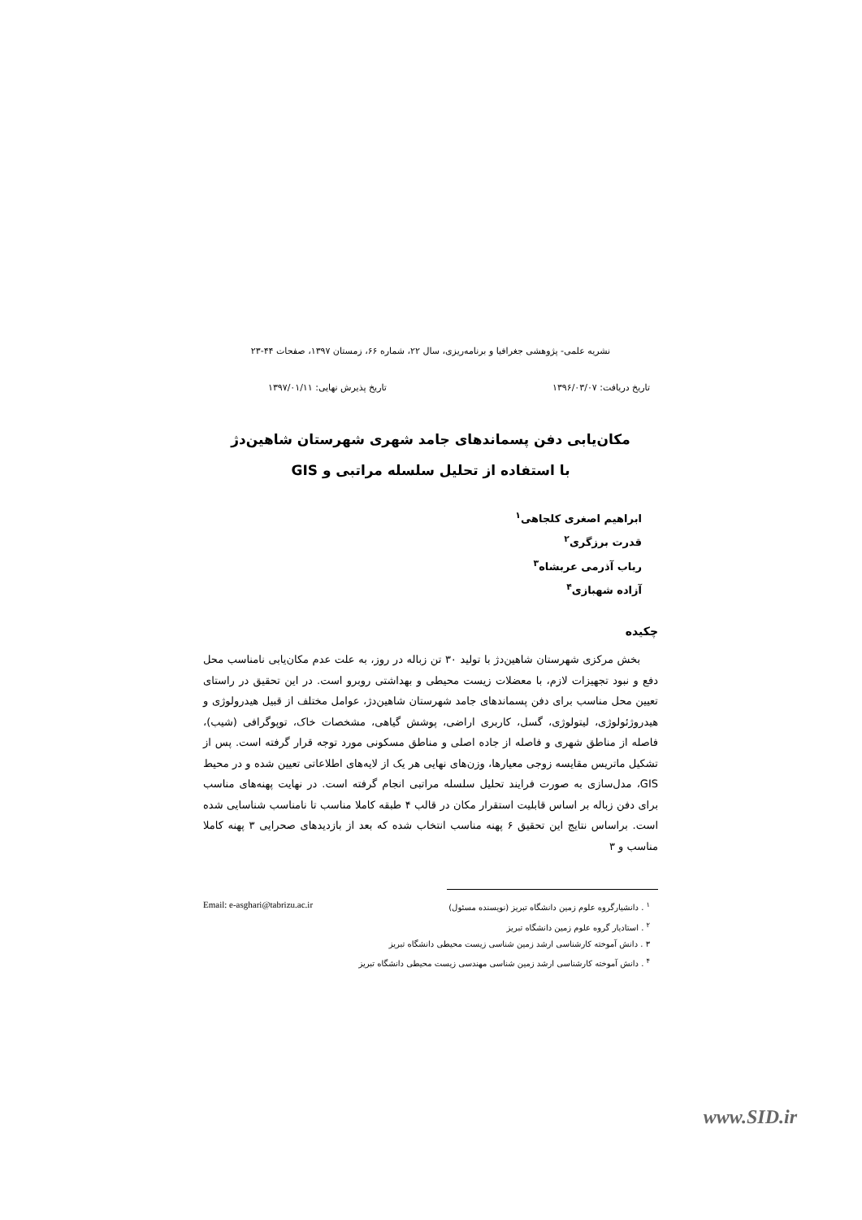نشریه علمی- پژوهشی جغرافیا و برنامه‌ریزی، سال ۲۲، شماره ۶۶، زمستان ۱۳۹۷، صفحات ۴۴-۲۳
تاریخ دریافت: ۱۳۹۶/۰۳/۰۷ تاریخ پذیرش نهایی: ۱۳۹۷/۰۱/۱۱
مکان‌یابی دفن پسماندهای جامد شهری شهرستان شاهین‌دژ
با استفاده از تحلیل سلسله مراتبی و GIS
ابراهیم اصغری کلجاهی<sup>۱</sup>
قدرت برزگری<sup>۲</sup>
رباب آذرمی عربشاه<sup>۳</sup>
آزاده شهبازی<sup>۴</sup>
چکیده
بخش مرکزی شهرستان شاهین‌دژ با تولید ۳۰ تن زباله در روز، به علت عدم مکان‌یابی نامناسب محل دفع و نبود تجهیزات لازم، با معضلات زیست محیطی و بهداشتی روبرو است. در این تحقیق در راستای تعیین محل مناسب برای دفن پسماندهای جامد شهرستان شاهین‌دژ، عوامل مختلف از قبیل هیدرولوژی و هیدروژئولوژی، لیتولوژی، گسل، کاربری اراضی، پوشش گیاهی، مشخصات خاک، توپوگرافی (شیب)، فاصله از مناطق شهری و فاصله از جاده اصلی و مناطق مسکونی مورد توجه قرار گرفته است. پس از تشکیل ماتریس مقایسه زوجی معیارها، وزن‌های نهایی هر یک از لایه‌های اطلاعاتی تعیین شده و در محیط GIS، مدل‌سازی به صورت فرایند تحلیل سلسله مراتبی انجام گرفته است. در نهایت پهنه‌های مناسب برای دفن زباله بر اساس قابلیت استقرار مکان در قالب ۴ طبقه کاملا مناسب تا نامناسب شناسایی شده است. براساس نتایج این تحقیق ۶ پهنه مناسب انتخاب شده که بعد از بازدیدهای صحرایی ۳ پهنه کاملا مناسب و ۳
<sup>۱</sup> . دانشیارگروه علوم زمین دانشگاه تبریز (نویسنده مسئول) Email: e-asghari@tabrizu.ac.ir
<sup>۲</sup> . استادیار گروه علوم زمین دانشگاه تبریز
۳ . دانش آموخته کارشناسی ارشد زمین شناسی زیست محیطی دانشگاه تبریز
<sup>۴</sup> . دانش آموخته کارشناسی ارشد زمین شناسی مهندسی زیست محیطی دانشگاه تبریز
www.SID.ir